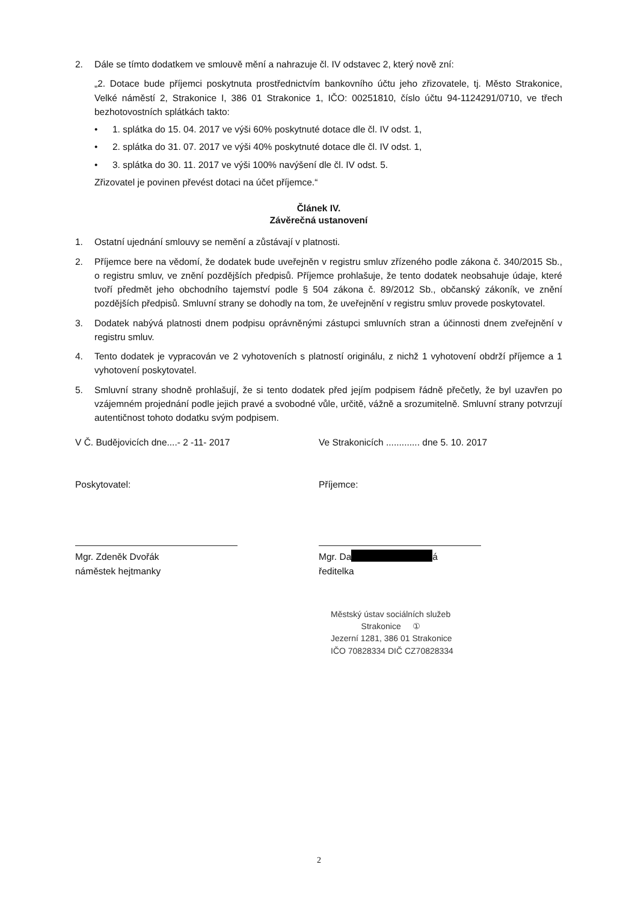2. Dále se tímto dodatkem ve smlouvě mění a nahrazuje čl. IV odstavec 2, který nově zní:
„2. Dotace bude příjemci poskytnuta prostřednictvím bankovního účtu jeho zřizovatele, tj. Město Strakonice, Velké náměstí 2, Strakonice I, 386 01 Strakonice 1, IČO: 00251810, číslo účtu 94-1124291/0710, ve třech bezhotovostních splátkách takto:
• 1. splátka do 15. 04. 2017 ve výši 60% poskytnuté dotace dle čl. IV odst. 1,
• 2. splátka do 31. 07. 2017 ve výši 40% poskytnuté dotace dle čl. IV odst. 1,
• 3. splátka do 30. 11. 2017 ve výši 100% navýšení dle čl. IV odst. 5.
Zřizovatel je povinen převést dotaci na účet příjemce.“
Článek IV.
Závěrečná ustanovení
1. Ostatní ujednání smlouvy se nemění a zůstávají v platnosti.
2. Příjemce bere na vědomí, že dodatek bude uveřejněn v registru smluv zřízeného podle zákona č. 340/2015 Sb., o registru smluv, ve znění pozdějších předpisů. Příjemce prohlašuje, že tento dodatek neobsahuje údaje, které tvoří předmět jeho obchodního tajemství podle § 504 zákona č. 89/2012 Sb., občanský zákoník, ve znění pozdějších předpisů. Smluvní strany se dohodly na tom, že uveřejnění v registru smluv provede poskytovatel.
3. Dodatek nabývá platnosti dnem podpisu oprávněnými zástupci smluvních stran a účinnosti dnem zveřejnění v registru smluv.
4. Tento dodatek je vypracován ve 2 vyhotoveních s platností originálu, z nichž 1 vyhotovení obdrží příjemce a 1 vyhotovení poskytovatel.
5. Smluvní strany shodně prohlašují, že si tento dodatek před jejím podpisem řádně přečetly, že byl uzavřen po vzájemném projednání podle jejich pravé a svobodné vůle, určitě, vážně a srozumitelně. Smluvní strany potvrzují autentičnost tohoto dodatku svým podpisem.
V Č. Budějovicích dne....- 2 -11- 2017
Poskytovatel:
Mgr. Zdeněk Dvořák
náměstek hejtmanky
Ve Strakonicích ............. dne 5. 10. 2017
Příjemce:
Mgr. Da á
ředitelka
Městský ústav sociálních služeb
Strakonice ①
Jezerní 1281, 386 01 Strakonice
IČO 70828334 DIČ CZ70828334
2